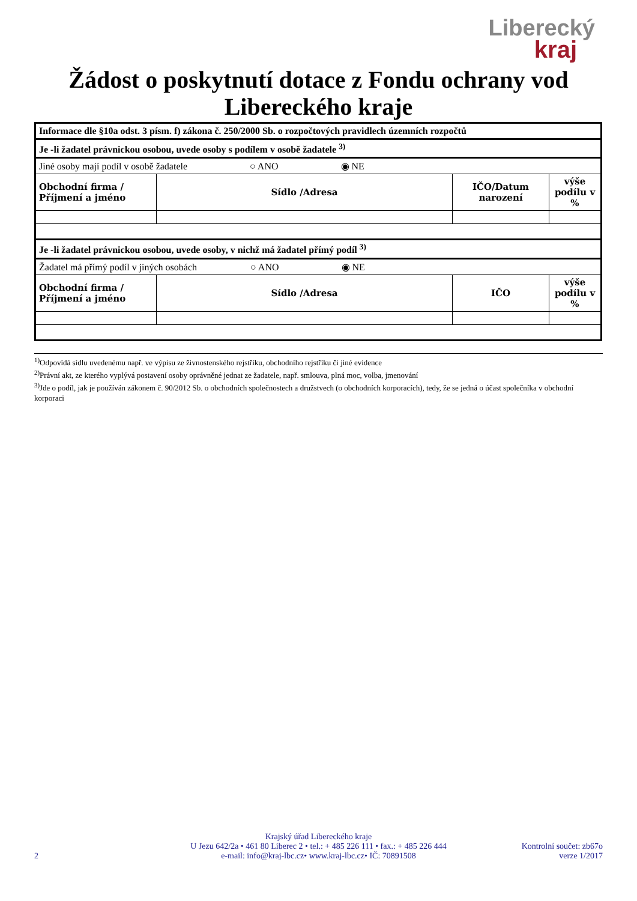Liberecký
kraj
Žádost o poskytnutí dotace z Fondu ochrany vod
Libereckého kraje
| Informace dle §10a odst. 3 písm. f) zákona č. 250/2000 Sb. o rozpočtových pravidlech územních rozpočtů | | | |
| Je -li žadatel právnickou osobou, uvede osoby s podílem v osobě žadatele <sup>3)</sup> | | | |
| Jiné osoby mají podíl v osobě žadatele ○ ANO ◉ NE | | | |
| Obchodní firma / Příjmení a jméno | Sídlo /Adresa | IČO/Datum narození | výše podílu v % |
| Je -li žadatel právnickou osobou, uvede osoby, v nichž má žadatel přímý podíl <sup>3)</sup> | | | |
| Žadatel má přímý podíl v jiných osobách ○ ANO ◉ NE | | | |
| Obchodní firma / Příjmení a jméno | Sídlo /Adresa | IČO | výše podílu v % |
<sup>1)</sup> Odpovídá sídlu uvedenému např. ve výpisu ze živnostenského rejstříku, obchodního rejstříku či jiné evidence
<sup>2)</sup> Právní akt, ze kterého vyplývá postavení osoby oprávněné jednat ze žadatele, např. smlouva, plná moc, volba, jmenování
<sup>3)</sup> Jde o podíl, jak je používán zákonem č. 90/2012 Sb. o obchodních společnostech a družstvech (o obchodních korporacích), tedy, že se jedná o účast společníka v obchodní korporaci
Krajský úřad Libereckého kraje
U Jezu 642/2a • 461 80 Liberec 2 • tel.: + 485 226 111 • fax.: + 485 226 444
e-mail: info@kraj-lbc.cz• www.kraj-lbc.cz• IČ: 70891508
2 Kontrolní součet: zb67o
verze 1/2017